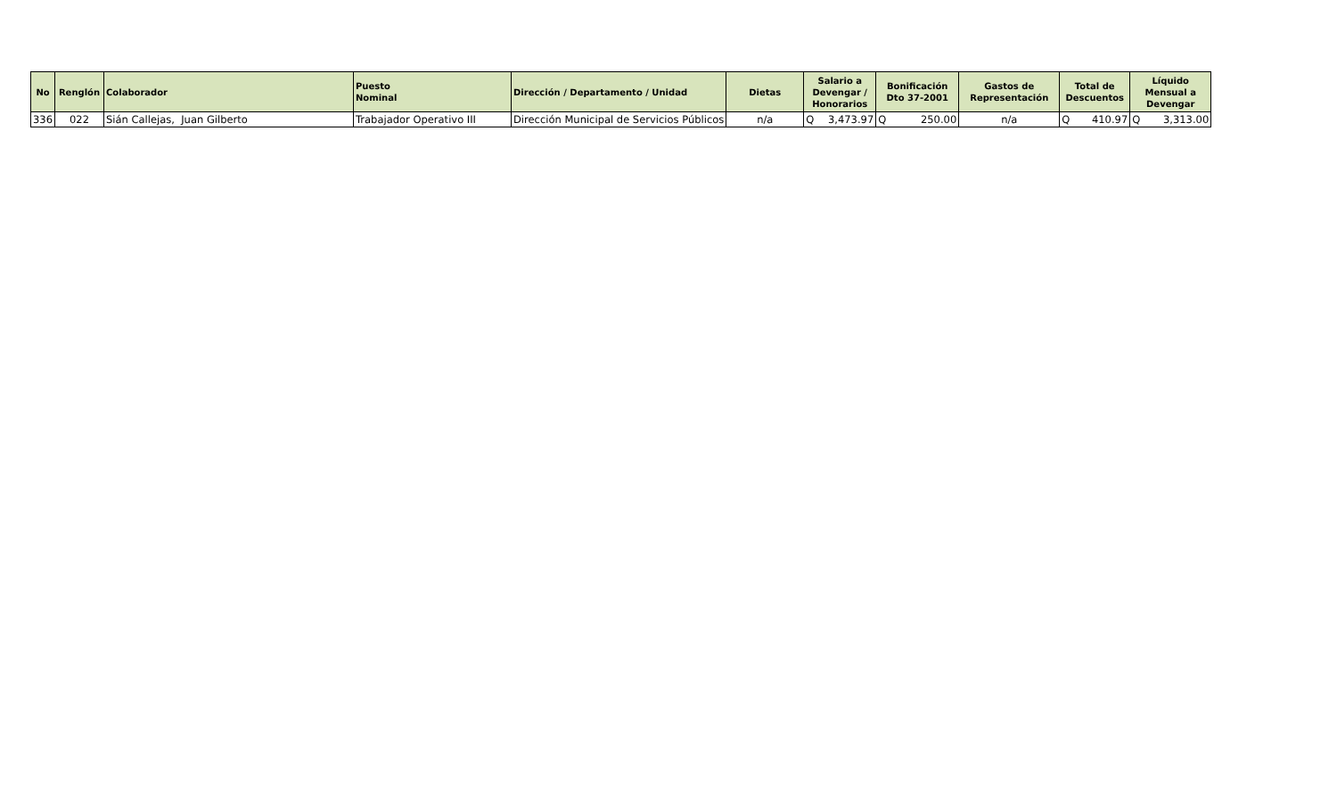| No | Renglón | Colaborador | Puesto Nominal | Dirección / Departamento / Unidad | Dietas | Salario a Devengar / Honorarios | Bonificación Dto 37-2001 | Gastos de Representación | Total de Descuentos | Líquido Mensual a Devengar |
| --- | --- | --- | --- | --- | --- | --- | --- | --- | --- | --- |
| 336 | 022 | Sián Callejas, Juan Gilberto | Trabajador Operativo III | Dirección Municipal de Servicios Públicos | n/a | Q 3,473.97 | Q 250.00 | n/a | Q 410.97 | Q 3,313.00 |